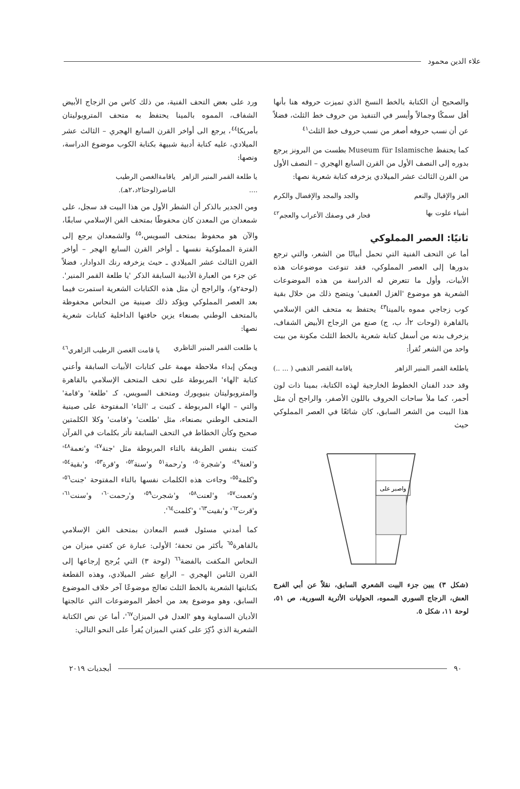علاء الدين محمود
والصحيح أن الكتابة بالخط النسخ الذي تميزت حروفه هنا بأنها أقل سمكًا وجمالاً وأيسر في التنفيذ من حروف خط الثلث، فضلاً عن أن نسب حروفه أصغر من نسب حروف خط الثلث<sup>٤١</sup>
كما يحتفظ Museum für Islamische بطست من البرونز يرجع بدوره إلى النصف الأول من القرن السابع الهجري – النصف الأول من القرن الثالث عشر الميلادي يزخرفه كتابة شعرية نصها:
العز والإقبال والنعم والجد والمجد والإفضال والكرم
أشياء علوت بها فحار في وصفك الأعراب والعجم<sup>٤٢</sup>
ثانيًا: العصر المملوكي
أما عن التحف الفنية التي تحمل أبياتًا من الشعر، والتي ترجع بدورها إلى العصر المملوكي، فقد تنوعت موضوعات هذه الأبيات، وأول ما تتعرض له الدراسة من هذه الموضوعات الشعرية هو موضوع 'الغزل العفيف' ويتضح ذلك من خلال بقية كوب زجاجي مموه بالمينا<sup>٤٣</sup> يحتفظ به متحف الفن الإسلامي بالقاهرة (لوحات ٢أ، ب، ج) صنع من الزجاج الأبيض الشفاف، يزخرف بدنه من أسفل كتابة شعرية بالخط الثلث مكونة من بيت واحد من الشعر تُقرأ:
ياطلعة القمر المنير الزاهر ياقامة القصر الذهبي ( ... ..)
وقد حدد الفنان الخطوط الخارجية لهذه الكتابة، بمينا ذات لون أحمر، كما ملأ ساحات الحروف باللون الأصفر، والراجح أن مثل هذا البيت من الشعر السابق، كان شائعًا في العصر المملوكي حيث
واصبر على
(شكل ٣) يبين جزء البيت الشعري السابق، نقلاً عن أبي الفرج العش، الزجاج السوري المموه، الحوليات الأثرية السورية، ص ٥١، لوحة ١١، شكل ٥.
ورد على بعض التحف الفنية، من ذلك كاس من الزجاج الأبيض الشفاف، المموه بالمينا يحتفظ به متحف المتروبوليتان بأمريكا<sup>٤٤</sup>، يرجع الى أواخر القرن السابع الهجري – الثالث عشر الميلادي، عليه كتابة أدبية شبيهة بكتابة الكوب موضوع الدراسة، ونصها:
يا طلعة القمر المنير الزاهر .... ياقامةالغصن الرطيب الناضر(لوحتا٢د،٢هـ).
ومن الجدير بالذكر أن الشطر الأول من هذا البيت قد سجل، على شمعدان من المعدن كان محفوظًا بمتحف الفن الإسلامي سابقًا، والآن هو محفوظ بمتحف السويس،<sup>٤٥</sup> والشمعدان يرجع إلى الفترة المملوكية نفسها ـ أواخر القرن السابع الهجر – أواخر القرن الثالث عشر الميلادي ـ حيث يزخرفه رنك الدوادار، فضلاً عن جزء من العبارة الأدبية السابقة الذكر 'يا طلعة القمر المنير'. (لوحة٢و)، والراجح أن مثل هذه الكتابات الشعرية استمرت فيما بعد العصر المملوكي ويؤكد ذلك صينية من النحاس محفوظة بالمتحف الوطني بصنعاء يزين حافتها الداخلية كتابات شعرية نصها:
يا طلعت القمر المنير الناظري يا قامت الغصن الرطيب الزاهري<sup>٤٦</sup>
ويمكن إبداء ملاحظة مهمة على كتابات الأبيات السابقة وأعني كتابة 'الهاء' المربوطة على تحف المتحف الإسلامي بالقاهرة والمتروبوليتان بنيويورك ومتحف السويس، كـ 'طلعة' و'قامة' والتي – الهاء المربوطة ـ كتبت بـ 'التاء' المفتوحة على صينية المتحف الوطني بصنعاء، مثل 'طلعت' و'قامت' وكلا الكلمتين صحيح وكأن الخطاط في التحف السابقة تأثر بكلمات في القرآن كتبت بنفس الطريقة بالتاء المربوطة مثل 'جنة<sup>٤٧</sup>' و'نعمة<sup>٤٨</sup>' و'لعنة<sup>٤٩</sup>' و'شجرة<sup>٥٠</sup>' و'رحمة<sup>٥١</sup> و'سنة<sup>٥٢</sup>' و'قرة<sup>٥٣</sup>' و'بقية<sup>٥٤</sup>' و'كلمة<sup>٥٥</sup>' وجاءت هذه الكلمات نفسها بالتاء المفتوحة 'جنت<sup>٥٦</sup>' و'نعمت<sup>٥٧</sup>' و'لعنت<sup>٥٨</sup>' و'شجرت<sup>٥٩</sup>' و'رحمت<sup>٦٠</sup>' و'سنت<sup>٦١</sup>' و'قرت<sup>٦٢</sup>' و'بقيت<sup>٦٣</sup>' و'كلمت<sup>٦٤</sup>'.
كما أمدني مسئول قسم المعادن بمتحف الفن الإسلامي بالقاهرة<sup>٦٥</sup> بأكثر من تحفة؛ الأولى: عبارة عن كفتي ميزان من النحاس المكفت بالفضة<sup>٦٦</sup> (لوحة ٣) التي يُرجح إرجاعها إلى القرن الثامن الهجري – الرابع عشر الميلادي، وهذه القطعة بكتابتها الشعرية بالخط الثلث تعالج موضوعًا آخر خلاف الموضوع السابق، وهو موضوع يعد من أخطر الموضوعات التي عالجتها الأديان السماوية وهو 'العدل في الميزان<sup>٦٧</sup>'، أما عن نص الكتابة الشعرية الذي ذُكِرَ على كفتي الميزان يُقرأ على النحو التالي:
٩٠ أبجديات ٢٠١٩